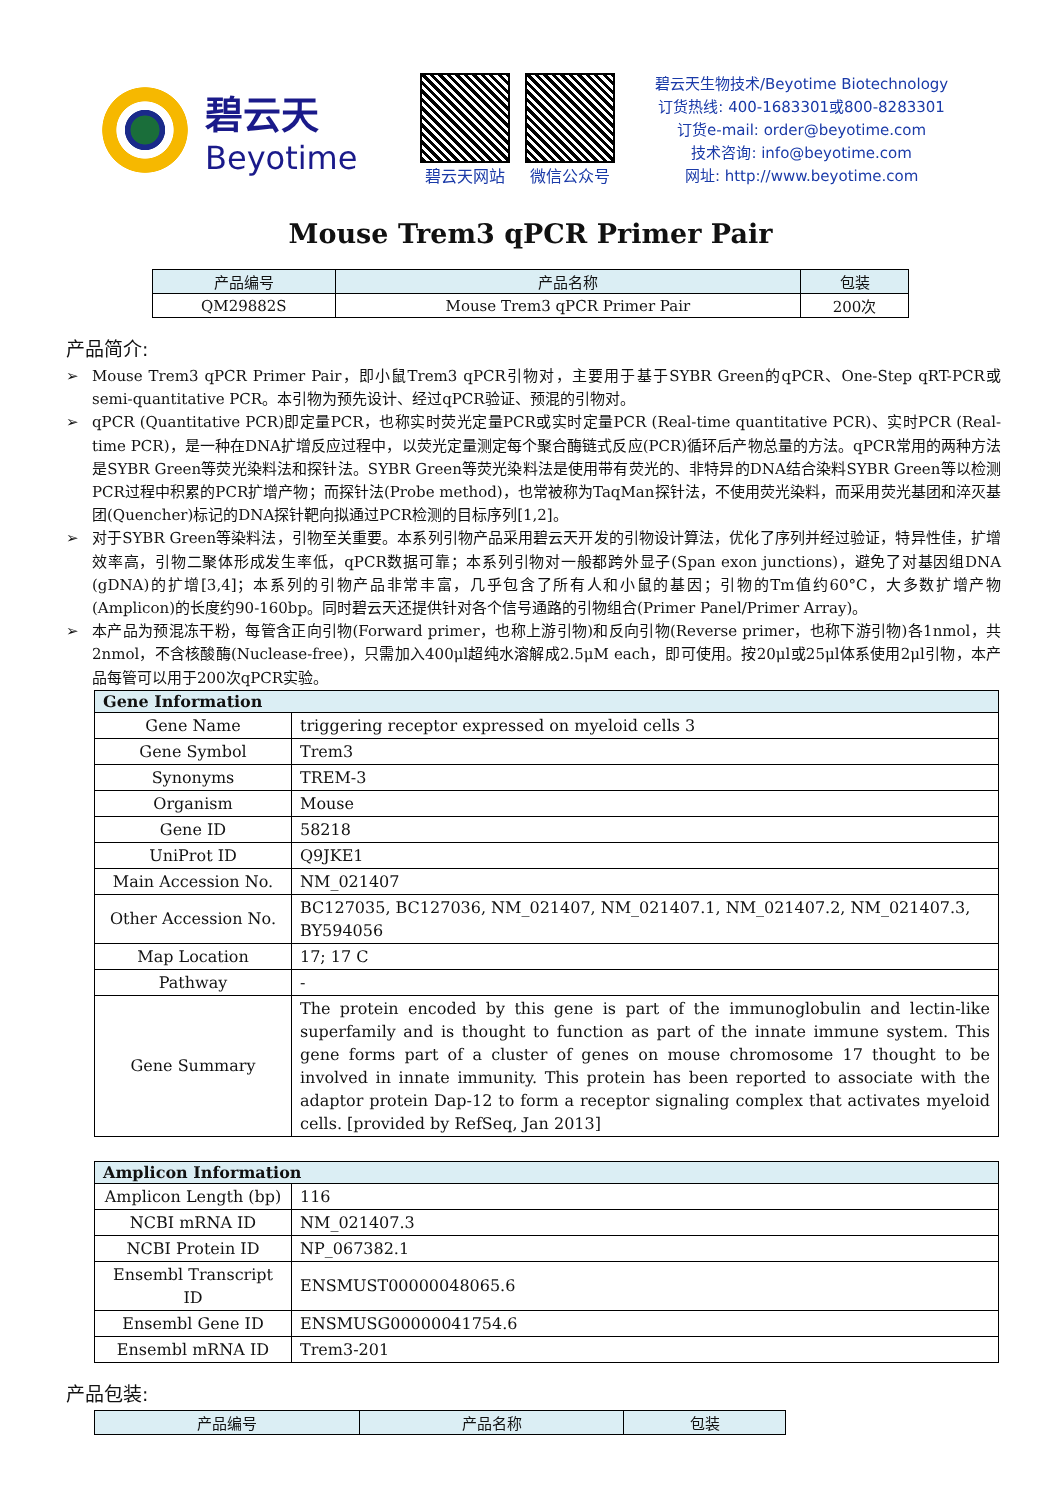碧云天
Beyotime
碧云天网站 微信公众号
碧云天生物技术/Beyotime Biotechnology
订货热线: 400-1683301或800-8283301
订货e-mail: order@beyotime.com
技术咨询: info@beyotime.com
网址: http://www.beyotime.com
Mouse Trem3 qPCR Primer Pair
| 产品编号 | 产品名称 | 包装 |
| --- | --- | --- |
| QM29882S | Mouse Trem3 qPCR Primer Pair | 200次 |
产品简介:
➢ Mouse Trem3 qPCR Primer Pair，即小鼠Trem3 qPCR引物对，主要用于基于SYBR Green的qPCR、One-Step qRT-PCR或semi-quantitative PCR。本引物为预先设计、经过qPCR验证、预混的引物对。
➢ qPCR (Quantitative PCR)即定量PCR，也称实时荧光定量PCR或实时定量PCR (Real-time quantitative PCR)、实时PCR (Real-time PCR)，是一种在DNA扩增反应过程中，以荧光定量测定每个聚合酶链式反应(PCR)循环后产物总量的方法。qPCR常用的两种方法是SYBR Green等荧光染料法和探针法。SYBR Green等荧光染料法是使用带有荧光的、非特异的DNA结合染料SYBR Green等以检测PCR过程中积累的PCR扩增产物；而探针法(Probe method)，也常被称为TaqMan探针法，不使用荧光染料，而采用荧光基团和淬灭基团(Quencher)标记的DNA探针靶向拟通过PCR检测的目标序列[1,2]。
➢ 对于SYBR Green等染料法，引物至关重要。本系列引物产品采用碧云天开发的引物设计算法，优化了序列并经过验证，特异性佳，扩增效率高，引物二聚体形成发生率低，qPCR数据可靠；本系列引物对一般都跨外显子(Span exon junctions)，避免了对基因组DNA (gDNA)的扩增[3,4]；本系列的引物产品非常丰富，几乎包含了所有人和小鼠的基因；引物的Tm值约60°C，大多数扩增产物(Amplicon)的长度约90-160bp。同时碧云天还提供针对各个信号通路的引物组合(Primer Panel/Primer Array)。
➢ 本产品为预混冻干粉，每管含正向引物(Forward primer，也称上游引物)和反向引物(Reverse primer，也称下游引物)各1nmol，共2nmol，不含核酸酶(Nuclease-free)，只需加入400μl超纯水溶解成2.5μM each，即可使用。按20μl或25μl体系使用2μl引物，本产品每管可以用于200次qPCR实验。
| Gene Information | |
| --- | --- |
| Gene Name | triggering receptor expressed on myeloid cells 3 |
| Gene Symbol | Trem3 |
| Synonyms | TREM-3 |
| Organism | Mouse |
| Gene ID | 58218 |
| UniProt ID | Q9JKE1 |
| Main Accession No. | NM_021407 |
| Other Accession No. | BC127035, BC127036, NM_021407, NM_021407.1, NM_021407.2, NM_021407.3, BY594056 |
| Map Location | 17; 17 C |
| Pathway | - |
| Gene Summary | The protein encoded by this gene is part of the immunoglobulin and lectin-like superfamily and is thought to function as part of the innate immune system. This gene forms part of a cluster of genes on mouse chromosome 17 thought to be involved in innate immunity. This protein has been reported to associate with the adaptor protein Dap-12 to form a receptor signaling complex that activates myeloid cells. [provided by RefSeq, Jan 2013] |
| Amplicon Information | |
| --- | --- |
| Amplicon Length (bp) | 116 |
| NCBI mRNA ID | NM_021407.3 |
| NCBI Protein ID | NP_067382.1 |
| Ensembl Transcript ID | ENSMUST00000048065.6 |
| Ensembl Gene ID | ENSMUSG00000041754.6 |
| Ensembl mRNA ID | Trem3-201 |
产品包装:
| 产品编号 | 产品名称 | 包装 |
| --- | --- | --- |